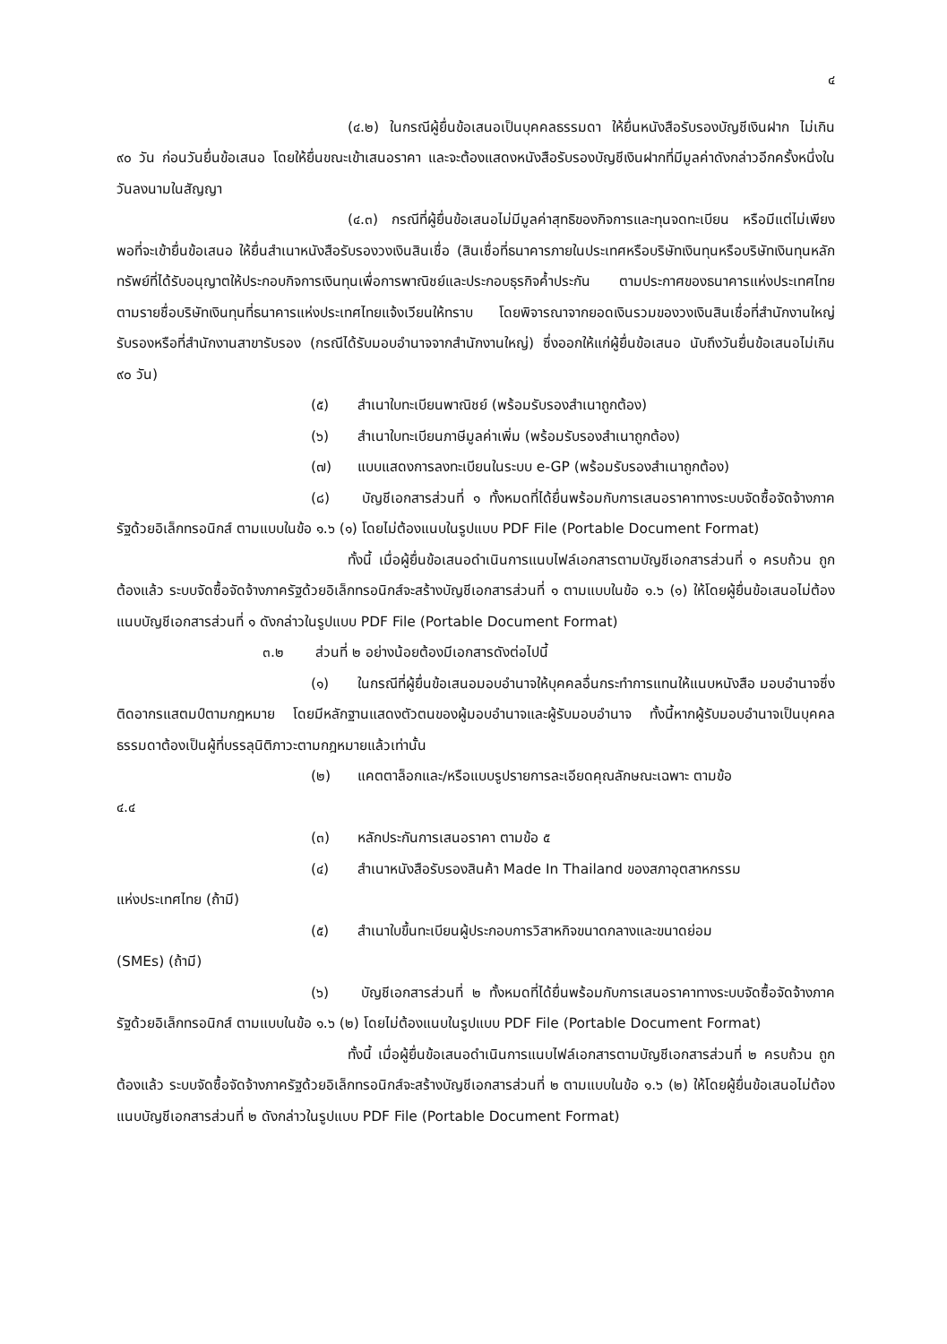๔
(๔.๒) ในกรณีผู้ยื่นข้อเสนอเป็นบุคคลธรรมดา ให้ยื่นหนังสือรับรองบัญชีเงินฝาก ไม่เกิน ๙๐ วัน ก่อนวันยื่นข้อเสนอ โดยให้ยื่นขณะเข้าเสนอราคา และจะต้องแสดงหนังสือรับรองบัญชีเงินฝากที่มีมูลค่าดังกล่าวอีกครั้งหนึ่งในวันลงนามในสัญญา
(๔.๓) กรณีที่ผู้ยื่นข้อเสนอไม่มีมูลค่าสุทธิของกิจการและทุนจดทะเบียน หรือมีแต่ไม่เพียงพอที่จะเข้ายื่นข้อเสนอ ให้ยื่นสำเนาหนังสือรับรองวงเงินสินเชื่อ (สินเชื่อที่ธนาคารภายในประเทศหรือบริษัทเงินทุนหรือบริษัทเงินทุนหลักทรัพย์ที่ได้รับอนุญาตให้ประกอบกิจการเงินทุนเพื่อการพาณิชย์และประกอบธุรกิจค้ำประกัน ตามประกาศของธนาคารแห่งประเทศไทย ตามรายชื่อบริษัทเงินทุนที่ธนาคารแห่งประเทศไทยแจ้งเวียนให้ทราบ โดยพิจารณาจากยอดเงินรวมของวงเงินสินเชื่อที่สำนักงานใหญ่รับรองหรือที่สำนักงานสาขารับรอง (กรณีได้รับมอบอำนาจจากสำนักงานใหญ่) ซึ่งออกให้แก่ผู้ยื่นข้อเสนอ นับถึงวันยื่นข้อเสนอไม่เกิน ๙๐ วัน)
(๕) สำเนาใบทะเบียนพาณิชย์ (พร้อมรับรองสำเนาถูกต้อง)
(๖) สำเนาใบทะเบียนภาษีมูลค่าเพิ่ม (พร้อมรับรองสำเนาถูกต้อง)
(๗) แบบแสดงการลงทะเบียนในระบบ e-GP (พร้อมรับรองสำเนาถูกต้อง)
(๘) บัญชีเอกสารส่วนที่ ๑ ทั้งหมดที่ได้ยื่นพร้อมกับการเสนอราคาทางระบบจัดซื้อจัดจ้างภาครัฐด้วยอิเล็กทรอนิกส์ ตามแบบในข้อ ๑.๖ (๑) โดยไม่ต้องแนบในรูปแบบ PDF File (Portable Document Format)
ทั้งนี้ เมื่อผู้ยื่นข้อเสนอดำเนินการแนบไฟล์เอกสารตามบัญชีเอกสารส่วนที่ ๑ ครบถ้วน ถูกต้องแล้ว ระบบจัดซื้อจัดจ้างภาครัฐด้วยอิเล็กทรอนิกส์จะสร้างบัญชีเอกสารส่วนที่ ๑ ตามแบบในข้อ ๑.๖ (๑) ให้โดยผู้ยื่นข้อเสนอไม่ต้องแนบบัญชีเอกสารส่วนที่ ๑ ดังกล่าวในรูปแบบ PDF File (Portable Document Format)
๓.๒ ส่วนที่ ๒ อย่างน้อยต้องมีเอกสารดังต่อไปนี้
(๑) ในกรณีที่ผู้ยื่นข้อเสนอมอบอำนาจให้บุคคลอื่นกระทำการแทนให้แนบหนังสือ มอบอำนาจซึ่งติดอากรแสตมป์ตามกฎหมาย โดยมีหลักฐานแสดงตัวตนของผู้มอบอำนาจและผู้รับมอบอำนาจ ทั้งนี้หากผู้รับมอบอำนาจเป็นบุคคลธรรมดาต้องเป็นผู้ที่บรรลุนิติภาวะตามกฎหมายแล้วเท่านั้น
(๒) แคตตาล็อกและ/หรือแบบรูปรายการละเอียดคุณลักษณะเฉพาะ ตามข้อ
๔.๔
(๓) หลักประกันการเสนอราคา ตามข้อ ๕
(๔) สำเนาหนังสือรับรองสินค้า Made In Thailand ของสภาอุตสาหกรรม
แห่งประเทศไทย (ถ้ามี)
(๕) สำเนาใบขึ้นทะเบียนผู้ประกอบการวิสาหกิจขนาดกลางและขนาดย่อม
(SMEs) (ถ้ามี)
(๖) บัญชีเอกสารส่วนที่ ๒ ทั้งหมดที่ได้ยื่นพร้อมกับการเสนอราคาทางระบบจัดซื้อจัดจ้างภาครัฐด้วยอิเล็กทรอนิกส์ ตามแบบในข้อ ๑.๖ (๒) โดยไม่ต้องแนบในรูปแบบ PDF File (Portable Document Format)
ทั้งนี้ เมื่อผู้ยื่นข้อเสนอดำเนินการแนบไฟล์เอกสารตามบัญชีเอกสารส่วนที่ ๒ ครบถ้วน ถูกต้องแล้ว ระบบจัดซื้อจัดจ้างภาครัฐด้วยอิเล็กทรอนิกส์จะสร้างบัญชีเอกสารส่วนที่ ๒ ตามแบบในข้อ ๑.๖ (๒) ให้โดยผู้ยื่นข้อเสนอไม่ต้องแนบบัญชีเอกสารส่วนที่ ๒ ดังกล่าวในรูปแบบ PDF File (Portable Document Format)